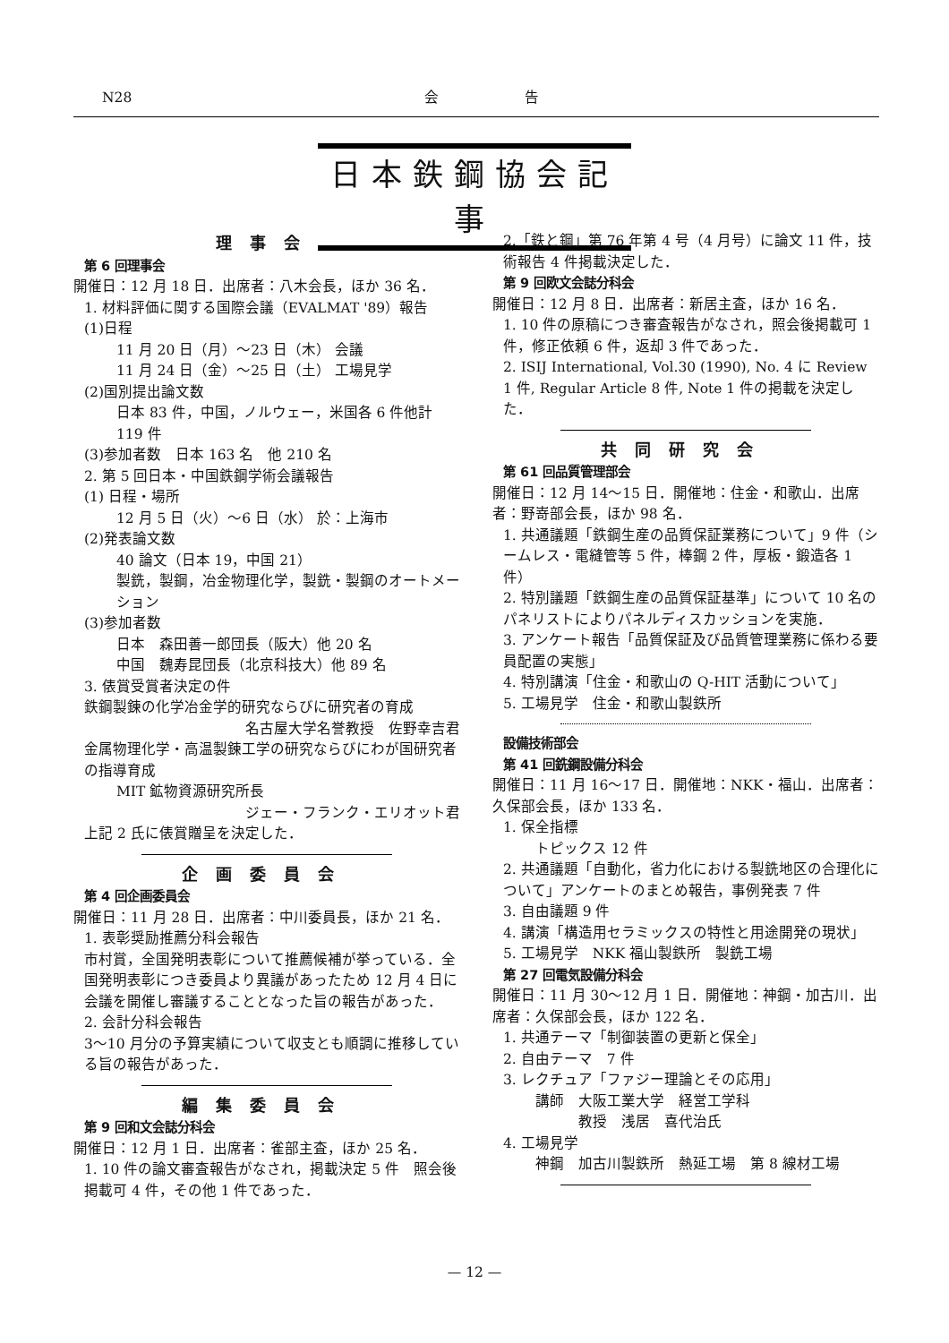N28 会　　　　　　告
日本鉄鋼協会記事
理事会
第 6 回理事会
開催日：12 月 18 日．出席者：八木会長，ほか 36 名．
1. 材料評価に関する国際会議（EVALMAT '89）報告
(1)日程
11 月 20 日（月）～23 日（木） 会議
11 月 24 日（金）～25 日（土） 工場見学
(2)国別提出論文数
日本 83 件，中国，ノルウェー，米国各 6 件他計 119 件
(3)参加者数　日本 163 名　他 210 名
2. 第 5 回日本・中国鉄鋼学術会議報告
(1) 日程・場所
12 月 5 日（火）～6 日（水） 於：上海市
(2)発表論文数
40 論文（日本 19，中国 21）
製銑，製鋼，冶金物理化学，製銑・製鋼のオートメーション
(3)参加者数
日本　森田善一郎団長（阪大）他 20 名
中国　魏寿昆団長（北京科技大）他 89 名
3. 俵賞受賞者決定の件
鉄鋼製錬の化学冶金学的研究ならびに研究者の育成
名古屋大学名誉教授　佐野幸吉君
金属物理化学・高温製錬工学の研究ならびにわが国研究者の指導育成
MIT 鉱物資源研究所長
ジェー・フランク・エリオット君
上記 2 氏に俵賞贈呈を決定した．
企画委員会
第 4 回企画委員会
開催日：11 月 28 日．出席者：中川委員長，ほか 21 名．
1. 表彰奨励推薦分科会報告
市村賞，全国発明表彰について推薦候補が挙っている．全国発明表彰につき委員より異議があったため 12 月 4 日に会議を開催し審議することとなった旨の報告があった．
2. 会計分科会報告
3～10 月分の予算実績について収支とも順調に推移している旨の報告があった．
編集委員会
第 9 回和文会誌分科会
開催日：12 月 1 日．出席者：雀部主査，ほか 25 名．
1. 10 件の論文審査報告がなされ，掲載決定 5 件　照会後掲載可 4 件，その他 1 件であった．
2.「鉄と鋼」第 76 年第 4 号（4 月号）に論文 11 件，技術報告 4 件掲載決定した．
第 9 回欧文会誌分科会
開催日：12 月 8 日．出席者：新居主査，ほか 16 名．
1. 10 件の原稿につき審査報告がなされ，照会後掲載可 1 件，修正依頼 6 件，返却 3 件であった．
2. ISIJ International, Vol.30 (1990), No. 4 に Review 1 件, Regular Article 8 件, Note 1 件の掲載を決定した．
共同研究会
第 61 回品質管理部会
開催日：12 月 14～15 日．開催地：住金・和歌山．出席者：野嵜部会長，ほか 98 名．
1. 共通議題「鉄鋼生産の品質保証業務について」9 件（シームレス・電縫管等 5 件，棒鋼 2 件，厚板・鍛造各 1 件）
2. 特別議題「鉄鋼生産の品質保証基準」について 10 名のパネリストによりパネルディスカッションを実施．
3. アンケート報告「品質保証及び品質管理業務に係わる要員配置の実態」
4. 特別講演「住金・和歌山の Q-HIT 活動について」
5. 工場見学　住金・和歌山製鉄所
設備技術部会
第 41 回銑鋼設備分科会
開催日：11 月 16～17 日．開催地：NKK・福山．出席者：久保部会長，ほか 133 名．
1. 保全指標
トピックス 12 件
2. 共通議題「自動化，省力化における製銑地区の合理化について」アンケートのまとめ報告，事例発表 7 件
3. 自由議題 9 件
4. 講演「構造用セラミックスの特性と用途開発の現状」
5. 工場見学　NKK 福山製鉄所　製銑工場
第 27 回電気設備分科会
開催日：11 月 30～12 月 1 日．開催地：神鋼・加古川．出席者：久保部会長，ほか 122 名．
1. 共通テーマ「制御装置の更新と保全」
2. 自由テーマ　7 件
3. レクチュア「ファジー理論とその応用」
講師　大阪工業大学　経営工学科
　　　教授　浅居　喜代治氏
4. 工場見学
神鋼　加古川製鉄所　熱延工場　第 8 線材工場
— 12 —